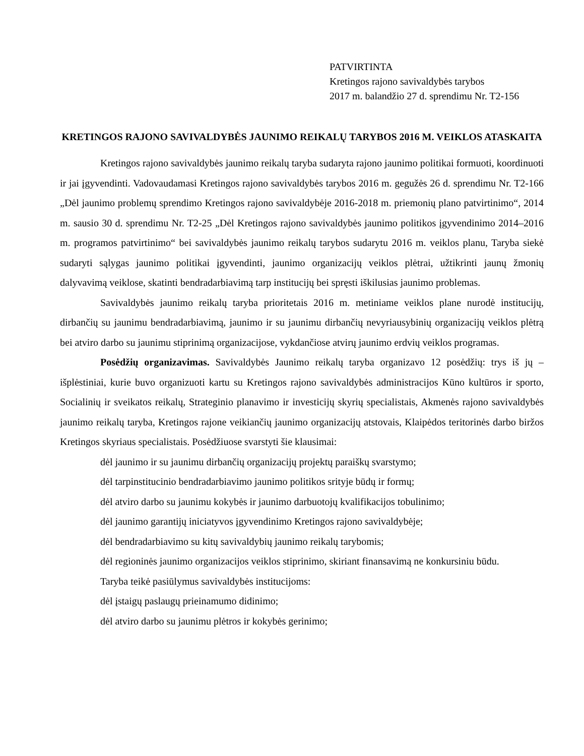PATVIRTINTA
Kretingos rajono savivaldybės tarybos
2017 m. balandžio 27 d. sprendimu Nr. T2-156
KRETINGOS RAJONO SAVIVALDYBĖS JAUNIMO REIKALŲ TARYBOS 2016 M. VEIKLOS ATASKAITA
Kretingos rajono savivaldybės jaunimo reikalų taryba sudaryta rajono jaunimo politikai formuoti, koordinuoti ir jai įgyvendinti. Vadovaudamasi Kretingos rajono savivaldybės tarybos 2016 m. gegužės 26 d. sprendimu Nr. T2-166 „Dėl jaunimo problemų sprendimo Kretingos rajono savivaldybėje 2016-2018 m. priemonių plano patvirtinimo“, 2014 m. sausio 30 d. sprendimu Nr. T2-25 „Dėl Kretingos rajono savivaldybės jaunimo politikos įgyvendinimo 2014–2016 m. programos patvirtinimo“ bei savivaldybės jaunimo reikalų tarybos sudarytu 2016 m. veiklos planu, Taryba siekė sudaryti sąlygas jaunimo politikai įgyvendinti, jaunimo organizacijų veiklos plėtrai, užtikrinti jaunų žmonių dalyvavimą veiklose, skatinti bendradarbiavimą tarp institucijų bei spręsti iškilusias jaunimo problemas.
Savivaldybės jaunimo reikalų taryba prioritetais 2016 m. metiniame veiklos plane nurodė institucijų, dirbančių su jaunimu bendradarbiavimą, jaunimo ir su jaunimu dirbančių nevyriausybinių organizacijų veiklos plėtrą bei atviro darbo su jaunimu stiprinimą organizacijose, vykdančiose atvirų jaunimo erdvių veiklos programas.
Posėdžių organizavimas. Savivaldybės Jaunimo reikalų taryba organizavo 12 posėdžių: trys iš jų – išplėstiniai, kurie buvo organizuoti kartu su Kretingos rajono savivaldybės administracijos Kūno kultūros ir sporto, Socialinių ir sveikatos reikalų, Strateginio planavimo ir investicijų skyrių specialistais, Akmenės rajono savivaldybės jaunimo reikalų taryba, Kretingos rajone veikiančių jaunimo organizacijų atstovais, Klaipėdos teritorinės darbo biržos Kretingos skyriaus specialistais. Posėdžiuose svarstyti šie klausimai:
dėl jaunimo ir su jaunimu dirbančių organizacijų projektų paraiškų svarstymo;
dėl tarpinstitucinio bendradarbiavimo jaunimo politikos srityje būdų ir formų;
dėl atviro darbo su jaunimu kokybės ir jaunimo darbuotojų kvalifikacijos tobulinimo;
dėl jaunimo garantijų iniciatyvos įgyvendinimo Kretingos rajono savivaldybėje;
dėl bendradarbiavimo su kitų savivaldybių jaunimo reikalų tarybomis;
dėl regioninės jaunimo organizacijos veiklos stiprinimo, skiriant finansavimą ne konkursiniu būdu.
Taryba teikė pasiūlymus savivaldybės institucijoms:
dėl įstaigų paslaugų prieinamumo didinimo;
dėl atviro darbo su jaunimu plėtros ir kokybės gerinimo;